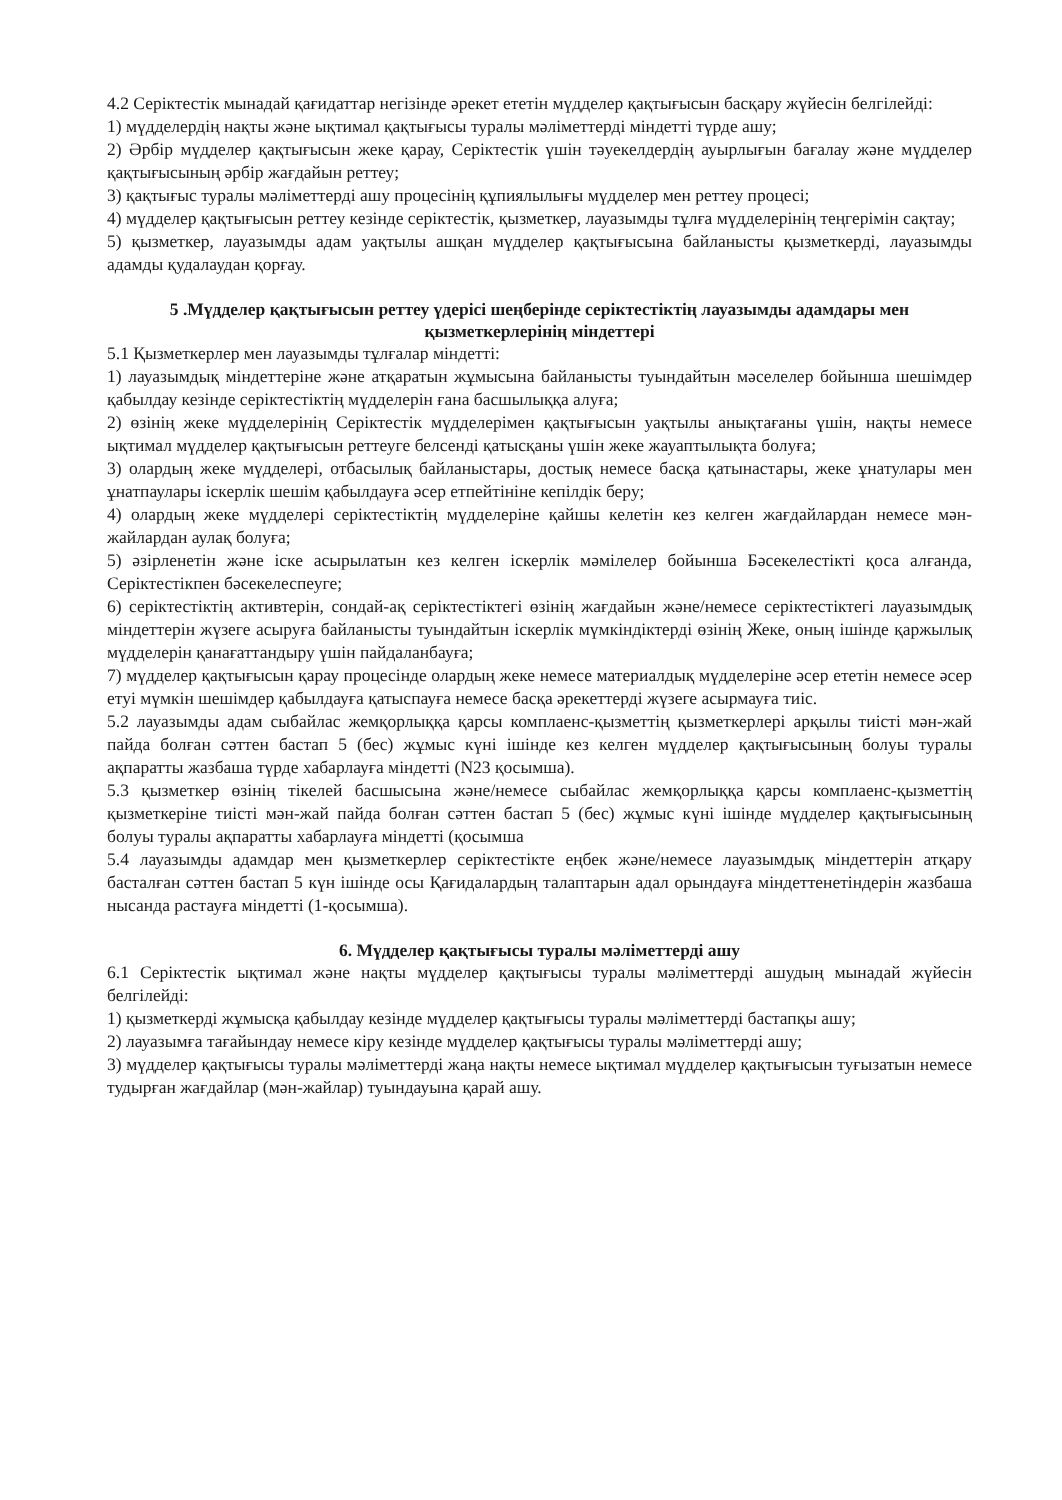4.2 Серіктестік мынадай қағидаттар негізінде әрекет ететін мүдделер қақтығысын басқару жүйесін белгілейді:
1) мүдделердің нақты және ықтимал қақтығысы туралы мәліметтерді міндетті түрде ашу;
2) Әрбір мүдделер қақтығысын жеке қарау, Серіктестік үшін тәуекелдердің ауырлығын бағалау және мүдделер қақтығысының әрбір жағдайын реттеу;
3) қақтығыс туралы мәліметтерді ашу процесінің құпиялылығы мүдделер мен реттеу процесі;
4) мүдделер қақтығысын реттеу кезінде серіктестік, қызметкер, лауазымды тұлға мүдделерінің теңгерімін сақтау;
5) қызметкер, лауазымды адам уақтылы ашқан мүдделер қақтығысына байланысты қызметкерді, лауазымды адамды қудалаудан қорғау.
5 .Мүдделер қақтығысын реттеу үдерісі шеңберінде серіктестіктің лауазымды адамдары мен қызметкерлерінің міндеттері
5.1 Қызметкерлер мен лауазымды тұлғалар міндетті:
1) лауазымдық міндеттеріне және атқаратын жұмысына байланысты туындайтын мәселелер бойынша шешімдер қабылдау кезінде серіктестіктің мүдделерін ғана басшылыққа алуға;
2) өзінің жеке мүдделерінің Серіктестік мүдделерімен қақтығысын уақтылы анықтағаны үшін, нақты немесе ықтимал мүдделер қақтығысын реттеуге белсенді қатысқаны үшін жеке жауаптылықта болуға;
3) олардың жеке мүдделері, отбасылық байланыстары, достық немесе басқа қатынастары, жеке ұнатулары мен ұнатпаулары іскерлік шешім қабылдауға әсер етпейтініне кепілдік беру;
4) олардың жеке мүдделері серіктестіктің мүдделеріне қайшы келетін кез келген жағдайлардан немесе мән-жайлардан аулақ болуға;
5) әзірленетін және іске асырылатын кез келген іскерлік мәмілелер бойынша Бәсекелестікті қоса алғанда, Серіктестікпен бәсекелеспеуге;
6) серіктестіктің активтерін, сондай-ақ серіктестіктегі өзінің жағдайын және/немесе серіктестіктегі лауазымдық міндеттерін жүзеге асыруға байланысты туындайтын іскерлік мүмкіндіктерді өзінің Жеке, оның ішінде қаржылық мүдделерін қанағаттандыру үшін пайдаланбауға;
7) мүдделер қақтығысын қарау процесінде олардың жеке немесе материалдық мүдделеріне әсер ететін немесе әсер етуі мүмкін шешімдер қабылдауға қатыспауға немесе басқа әрекеттерді жүзеге асырмауға тиіс.
5.2 лауазымды адам сыбайлас жемқорлыққа қарсы комплаенс-қызметтің қызметкерлері арқылы тиісті мән-жай пайда болған сәттен бастап 5 (бес) жұмыс күні ішінде кез келген мүдделер қақтығысының болуы туралы ақпаратты жазбаша түрде хабарлауға міндетті (N23 қосымша).
5.3 қызметкер өзінің тікелей басшысына және/немесе сыбайлас жемқорлыққа қарсы комплаенс-қызметтің қызметкеріне тиісті мән-жай пайда болған сәттен бастап 5 (бес) жұмыс күні ішінде мүдделер қақтығысының болуы туралы ақпаратты хабарлауға міндетті (қосымша
5.4 лауазымды адамдар мен қызметкерлер серіктестікте еңбек және/немесе лауазымдық міндеттерін атқару басталған сәттен бастап 5 күн ішінде осы Қағидалардың талаптарын адал орындауға міндеттенетіндерін жазбаша нысанда растауға міндетті (1-қосымша).
6. Мүдделер қақтығысы туралы мәліметтерді ашу
6.1 Серіктестік ықтимал және нақты мүдделер қақтығысы туралы мәліметтерді ашудың мынадай жүйесін белгілейді:
1) қызметкерді жұмысқа қабылдау кезінде мүдделер қақтығысы туралы мәліметтерді бастапқы ашу;
2) лауазымға тағайындау немесе кіру кезінде мүдделер қақтығысы туралы мәліметтерді ашу;
3) мүдделер қақтығысы туралы мәліметтерді жаңа нақты немесе ықтимал мүдделер қақтығысын туғызатын немесе тудырған жағдайлар (мән-жайлар) туындауына қарай ашу.